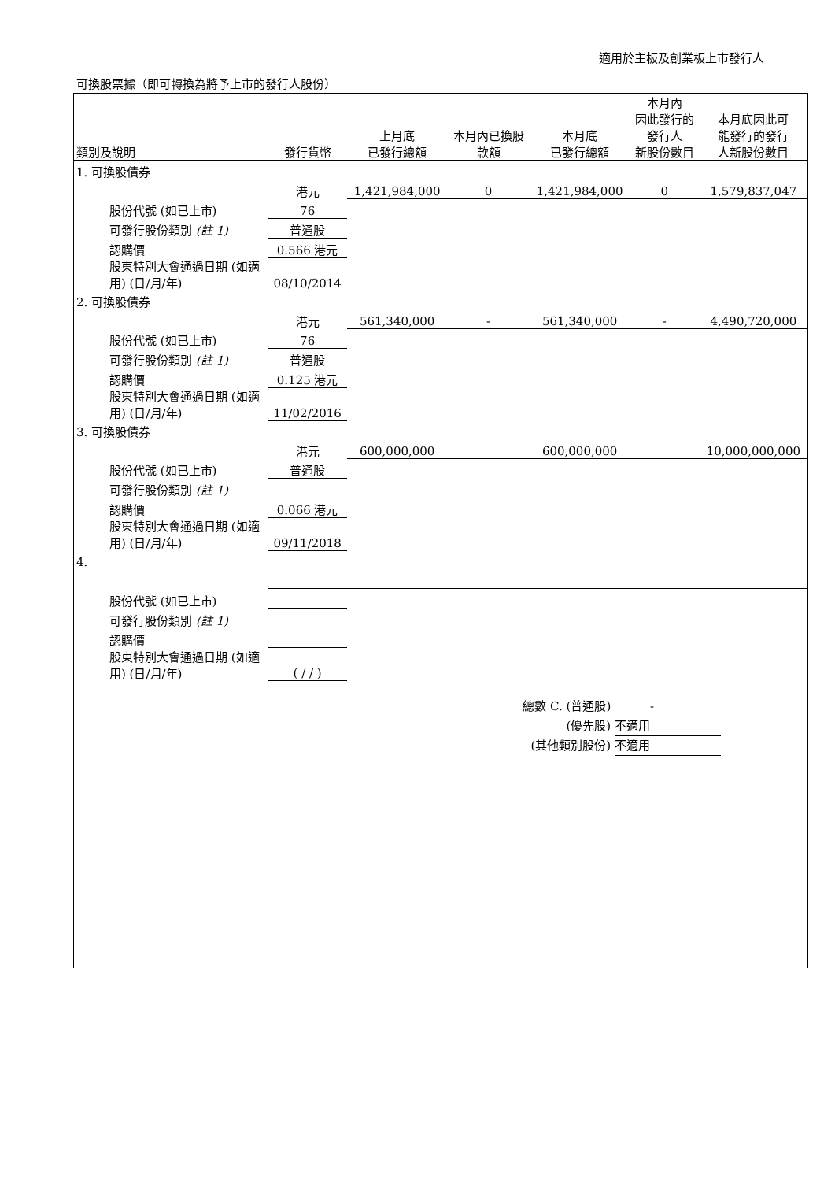適用於主板及創業板上市發行人
可換股票據（即可轉換為將予上市的發行人股份）
| 類別及說明 | 發行貨幣 | 上月底 已發行總額 | 本月內已換股 款額 | 本月底 已發行總額 | 本月內 因此發行的 發行人 新股份數目 | 本月底因此可 能發行的發行 人新股份數目 |
| --- | --- | --- | --- | --- | --- | --- |
| 1. 可換股債券 | | | | | | |
| | 港元 | 1,421,984,000 | 0 | 1,421,984,000 | 0 | 1,579,837,047 |
| 股份代號 (如已上市) | 76 | | | | | |
| 可發行股份類別 (註 1) | 普通股 | | | | | |
| 認購價 | 0.566 港元 | | | | | |
| 股東特別大會通過日期 (如適用) (日/月/年) | 08/10/2014 | | | | | |
| 2. 可換股債券 | | | | | | |
| | 港元 | 561,340,000 | - | 561,340,000 | - | 4,490,720,000 |
| 股份代號 (如已上市) | 76 | | | | | |
| 可發行股份類別 (註 1) | 普通股 | | | | | |
| 認購價 | 0.125 港元 | | | | | |
| 股東特別大會通過日期 (如適用) (日/月/年) | 11/02/2016 | | | | | |
| 3. 可換股債券 | | | | | | |
| | 港元 | 600,000,000 | | 600,000,000 | | 10,000,000,000 |
| 股份代號 (如已上市) | 普通股 | | | | | |
| 可發行股份類別 (註 1) | | | | | | |
| 認購價 | 0.066 港元 | | | | | |
| 股東特別大會通過日期 (如適用) (日/月/年) | 09/11/2018 | | | | | |
| 4. | | | | | | |
| 股份代號 (如已上市) | | | | | | |
| 可發行股份類別 (註 1) | | | | | | |
| 認購價 | | | | | | |
| 股東特別大會通過日期 (如適用) (日/月/年) | ( / / ) | | | | | |
總數 C. (普通股) 　　　-
(優先股) 不適用
(其他類別股份) 不適用